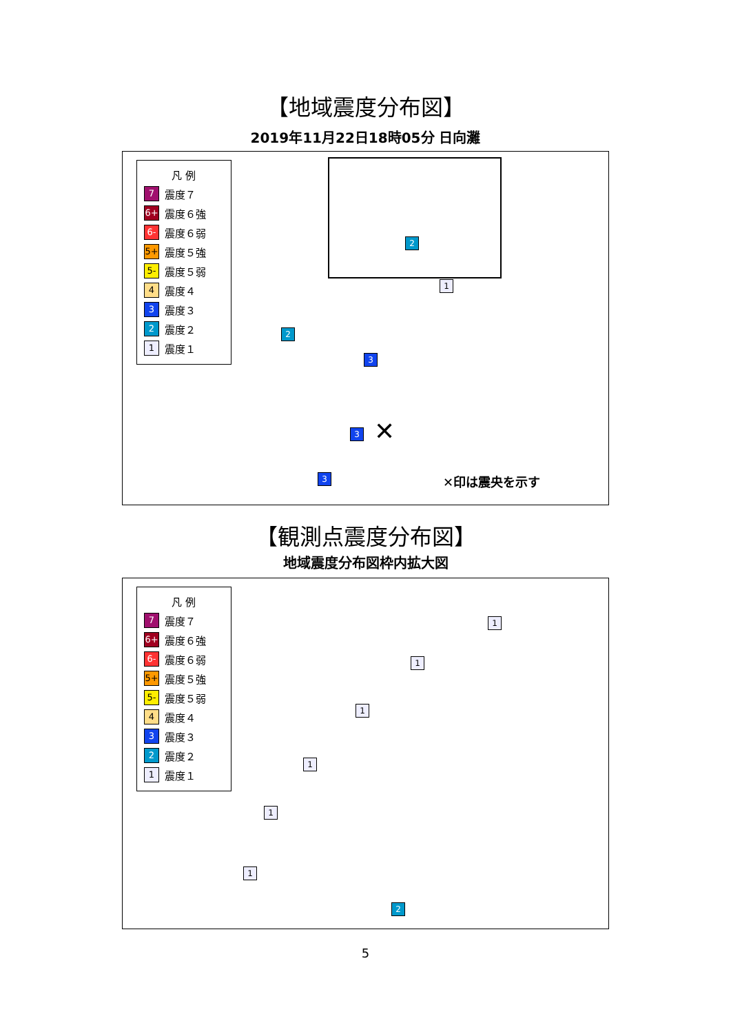【地域震度分布図】
2019年11月22日18時05分 日向灘
凡 例
7 震度７
6+ 震度６強
6- 震度６弱
5+ 震度５強
5- 震度５弱
4 震度４
3 震度３
2 震度２
1 震度１
2
2
3
3
3
1
✕
✕印は震央を示す
【観測点震度分布図】
地域震度分布図枠内拡大図
凡 例
7 震度７
6+ 震度６強
6- 震度６弱
5+ 震度５強
5- 震度５弱
4 震度４
3 震度３
2 震度２
1 震度１
1
1
1
1
1
1
2
5